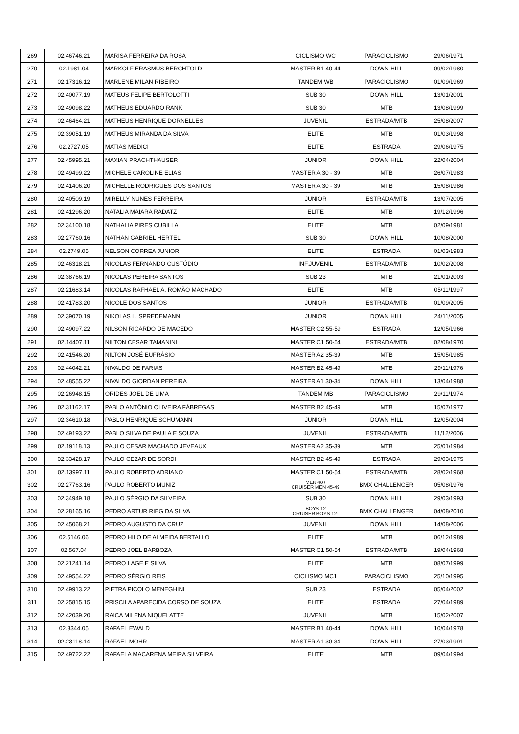| 269 | 02.46746.21 | MARISA FERREIRA DA ROSA | CICLISMO WC | PARACICLISMO | 29/06/1971 |
| 270 | 02.1981.04 | MARKOLF ERASMUS BERCHTOLD | MASTER B1 40-44 | DOWN HILL | 09/02/1980 |
| 271 | 02.17316.12 | MARLENE MILAN RIBEIRO | TANDEM WB | PARACICLISMO | 01/09/1969 |
| 272 | 02.40077.19 | MATEUS FELIPE BERTOLOTTI | SUB 30 | DOWN HILL | 13/01/2001 |
| 273 | 02.49098.22 | MATHEUS EDUARDO RANK | SUB 30 | MTB | 13/08/1999 |
| 274 | 02.46464.21 | MATHEUS HENRIQUE DORNELLES | JUVENIL | ESTRADA/MTB | 25/08/2007 |
| 275 | 02.39051.19 | MATHEUS MIRANDA DA SILVA | ELITE | MTB | 01/03/1998 |
| 276 | 02.2727.05 | MATIAS MEDICI | ELITE | ESTRADA | 29/06/1975 |
| 277 | 02.45995.21 | MAXIAN PRACHTHAUSER | JUNIOR | DOWN HILL | 22/04/2004 |
| 278 | 02.49499.22 | MICHELE CAROLINE ELIAS | MASTER A 30 - 39 | MTB | 26/07/1983 |
| 279 | 02.41406.20 | MICHELLE RODRIGUES DOS SANTOS | MASTER A 30 - 39 | MTB | 15/08/1986 |
| 280 | 02.40509.19 | MIRELLY NUNES FERREIRA | JUNIOR | ESTRADA/MTB | 13/07/2005 |
| 281 | 02.41296.20 | NATALIA MAIARA RADATZ | ELITE | MTB | 19/12/1996 |
| 282 | 02.34100.18 | NATHALIA PIRES CUBILLA | ELITE | MTB | 02/09/1981 |
| 283 | 02.27760.16 | NATHAN GABRIEL HERTEL | SUB 30 | DOWN HILL | 10/08/2000 |
| 284 | 02.2749.05 | NELSON CORREA JUNIOR | ELITE | ESTRADA | 01/03/1983 |
| 285 | 02.46318.21 | NICOLAS FERNANDO CUSTÓDIO | INF.JUVENIL | ESTRADA/MTB | 10/02/2008 |
| 286 | 02.38766.19 | NICOLAS PEREIRA SANTOS | SUB 23 | MTB | 21/01/2003 |
| 287 | 02.21683.14 | NICOLAS RAFHAEL A. ROMÃO MACHADO | ELITE | MTB | 05/11/1997 |
| 288 | 02.41783.20 | NICOLE DOS SANTOS | JUNIOR | ESTRADA/MTB | 01/09/2005 |
| 289 | 02.39070.19 | NIKOLAS L. SPREDEMANN | JUNIOR | DOWN HILL | 24/11/2005 |
| 290 | 02.49097.22 | NILSON RICARDO DE MACEDO | MASTER C2 55-59 | ESTRADA | 12/05/1966 |
| 291 | 02.14407.11 | NILTON CESAR TAMANINI | MASTER C1 50-54 | ESTRADA/MTB | 02/08/1970 |
| 292 | 02.41546.20 | NILTON JOSÉ EUFRÁSIO | MASTER A2 35-39 | MTB | 15/05/1985 |
| 293 | 02.44042.21 | NIVALDO DE FARIAS | MASTER B2 45-49 | MTB | 29/11/1976 |
| 294 | 02.48555.22 | NIVALDO GIORDAN PEREIRA | MASTER A1 30-34 | DOWN HILL | 13/04/1988 |
| 295 | 02.26948.15 | ORIDES JOEL DE LIMA | TANDEM MB | PARACICLISMO | 29/11/1974 |
| 296 | 02.31162.17 | PABLO ANTÔNIO OLIVEIRA FÁBREGAS | MASTER B2 45-49 | MTB | 15/07/1977 |
| 297 | 02.34610.18 | PABLO HENRIQUE SCHUMANN | JUNIOR | DOWN HILL | 12/05/2004 |
| 298 | 02.49193.22 | PABLO SILVA DE PAULA E SOUZA | JUVENIL | ESTRADA/MTB | 11/12/2006 |
| 299 | 02.19118.13 | PAULO CESAR MACHADO JEVEAUX | MASTER A2 35-39 | MTB | 25/01/1984 |
| 300 | 02.33428.17 | PAULO CEZAR DE SORDI | MASTER B2 45-49 | ESTRADA | 29/03/1975 |
| 301 | 02.13997.11 | PAULO ROBERTO ADRIANO | MASTER C1 50-54 | ESTRADA/MTB | 28/02/1968 |
| 302 | 02.27763.16 | PAULO ROBERTO MUNIZ | MEN 40+ CRUISER MEN 45-49 | BMX CHALLENGER | 05/08/1976 |
| 303 | 02.34949.18 | PAULO SÉRGIO DA SILVEIRA | SUB 30 | DOWN HILL | 29/03/1993 |
| 304 | 02.28165.16 | PEDRO ARTUR RIEG DA SILVA | BOYS 12 CRUISER BOYS 12- | BMX CHALLENGER | 04/08/2010 |
| 305 | 02.45068.21 | PEDRO AUGUSTO DA CRUZ | JUVENIL | DOWN HILL | 14/08/2006 |
| 306 | 02.5146.06 | PEDRO HILO DE ALMEIDA BERTALLO | ELITE | MTB | 06/12/1989 |
| 307 | 02.567.04 | PEDRO JOEL BARBOZA | MASTER C1 50-54 | ESTRADA/MTB | 19/04/1968 |
| 308 | 02.21241.14 | PEDRO LAGE E SILVA | ELITE | MTB | 08/07/1999 |
| 309 | 02.49554.22 | PEDRO SÉRGIO REIS | CICLISMO MC1 | PARACICLISMO | 25/10/1995 |
| 310 | 02.49913.22 | PIETRA PICOLO MENEGHINI | SUB 23 | ESTRADA | 05/04/2002 |
| 311 | 02.25815.15 | PRISCILA APARECIDA CORSO DE SOUZA | ELITE | ESTRADA | 27/04/1989 |
| 312 | 02.42039.20 | RAICA MILENA NIQUELATTE | JUVENIL | MTB | 15/02/2007 |
| 313 | 02.3344.05 | RAFAEL EWALD | MASTER B1 40-44 | DOWN HILL | 10/04/1978 |
| 314 | 02.23118.14 | RAFAEL MOHR | MASTER A1 30-34 | DOWN HILL | 27/03/1991 |
| 315 | 02.49722.22 | RAFAELA MACARENA MEIRA SILVEIRA | ELITE | MTB | 09/04/1994 |